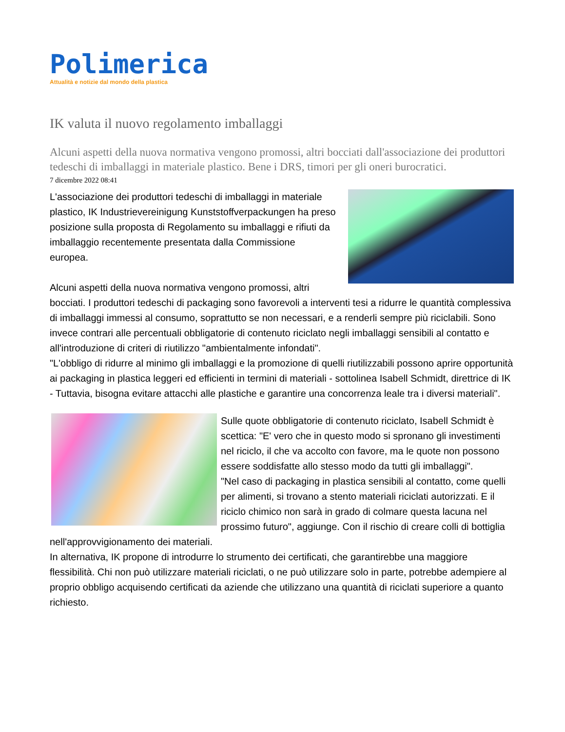Polimerica
Attualità e notizie dal mondo della plastica
IK valuta il nuovo regolamento imballaggi
Alcuni aspetti della nuova normativa vengono promossi, altri bocciati dall'associazione dei produttori tedeschi di imballaggi in materiale plastico. Bene i DRS, timori per gli oneri burocratici.
7 dicembre 2022 08:41
L'associazione dei produttori tedeschi di imballaggi in materiale plastico, IK Industrievereinigung Kunststoffverpackungen ha preso posizione sulla proposta di Regolamento su imballaggi e rifiuti da imballaggio recentemente presentata dalla Commissione europea.
Alcuni aspetti della nuova normativa vengono promossi, altri bocciati. I produttori tedeschi di packaging sono favorevoli a interventi tesi a ridurre le quantità complessiva di imballaggi immessi al consumo, soprattutto se non necessari, e a renderli sempre più riciclabili. Sono invece contrari alle percentuali obbligatorie di contenuto riciclato negli imballaggi sensibili al contatto e all'introduzione di criteri di riutilizzo "ambientalmente infondati".
"L'obbligo di ridurre al minimo gli imballaggi e la promozione di quelli riutilizzabili possono aprire opportunità ai packaging in plastica leggeri ed efficienti in termini di materiali - sottolinea Isabell Schmidt, direttrice di IK - Tuttavia, bisogna evitare attacchi alle plastiche e garantire una concorrenza leale tra i diversi materiali".
Sulle quote obbligatorie di contenuto riciclato, Isabell Schmidt è scettica: "E' vero che in questo modo si spronano gli investimenti nel riciclo, il che va accolto con favore, ma le quote non possono essere soddisfatte allo stesso modo da tutti gli imballaggi".
"Nel caso di packaging in plastica sensibili al contatto, come quelli per alimenti, si trovano a stento materiali riciclati autorizzati. E il riciclo chimico non sarà in grado di colmare questa lacuna nel prossimo futuro", aggiunge. Con il rischio di creare colli di bottiglia nell'approvvigionamento dei materiali.
In alternativa, IK propone di introdurre lo strumento dei certificati, che garantirebbe una maggiore flessibilità. Chi non può utilizzare materiali riciclati, o ne può utilizzare solo in parte, potrebbe adempiere al proprio obbligo acquisendo certificati da aziende che utilizzano una quantità di riciclati superiore a quanto richiesto.